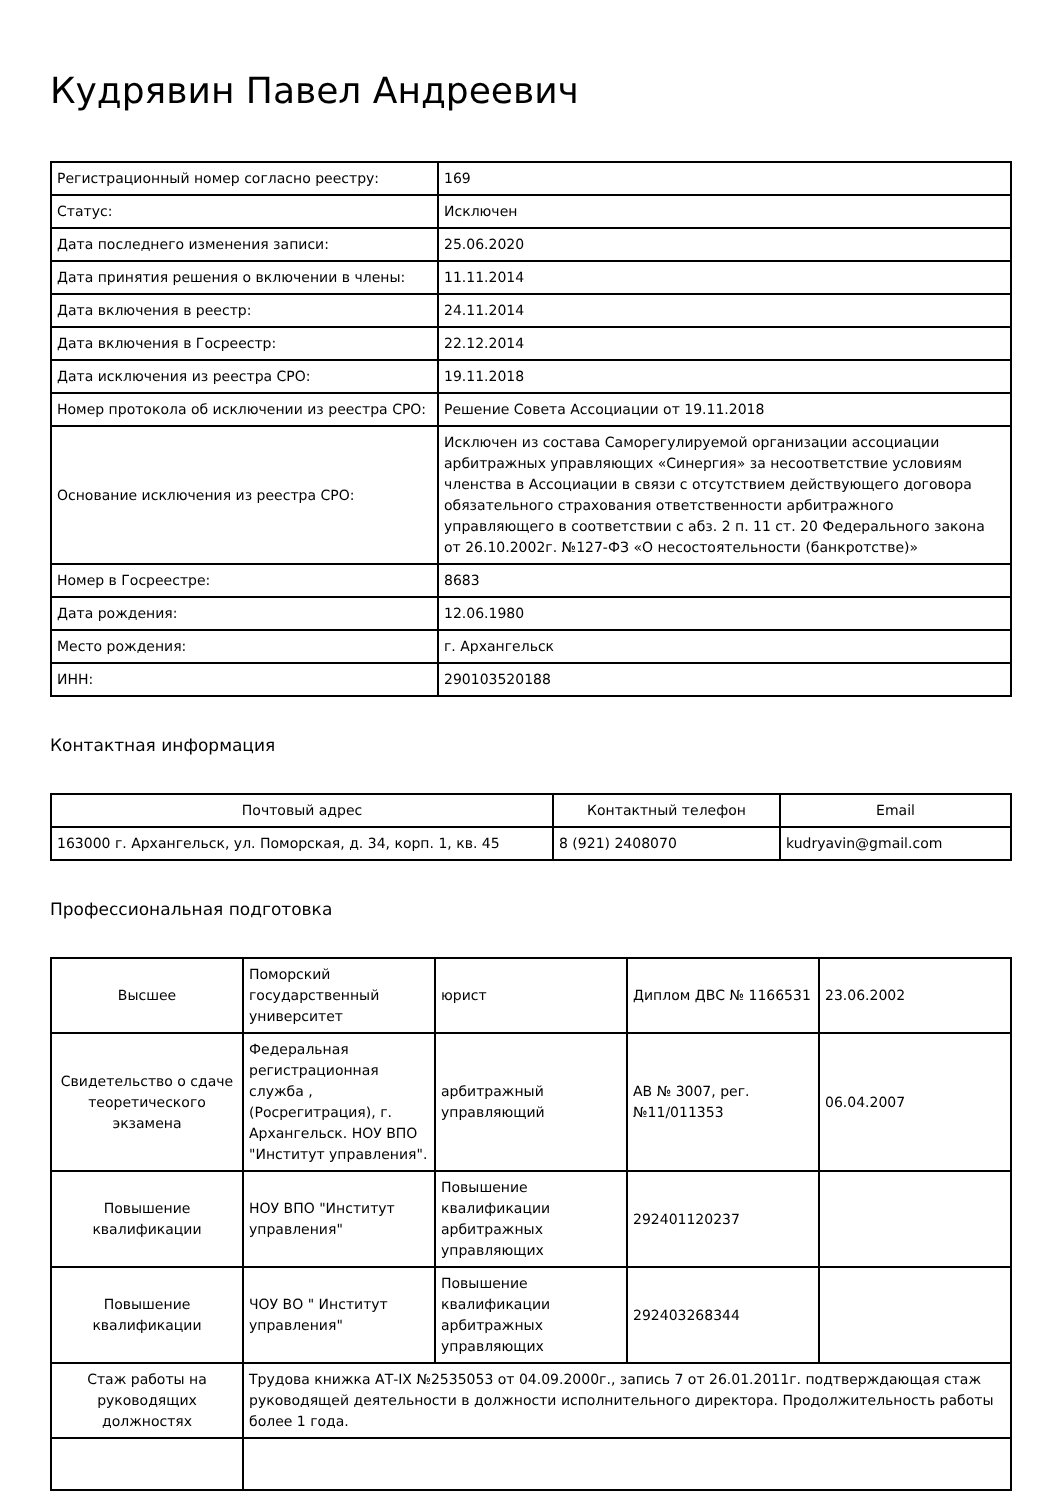Кудрявин Павел Андреевич
| Регистрационный номер согласно реестру: | 169 |
| Статус: | Исключен |
| Дата последнего изменения записи: | 25.06.2020 |
| Дата принятия решения о включении в члены: | 11.11.2014 |
| Дата включения в реестр: | 24.11.2014 |
| Дата включения в Госреестр: | 22.12.2014 |
| Дата исключения из реестра СРО: | 19.11.2018 |
| Номер протокола об исключении из реестра СРО: | Решение Совета Ассоциации от 19.11.2018 |
| Основание исключения из реестра СРО: | Исключен из состава Саморегулируемой организации ассоциации арбитражных управляющих «Синергия» за несоответствие условиям членства в Ассоциации в связи с отсутствием действующего договора обязательного страхования ответственности арбитражного управляющего в соответствии с абз. 2 п. 11 ст. 20 Федерального закона от 26.10.2002г. №127-ФЗ «О несостоятельности (банкротстве)» |
| Номер в Госреестре: | 8683 |
| Дата рождения: | 12.06.1980 |
| Место рождения: | г. Архангельск |
| ИНН: | 290103520188 |
Контактная информация
| Почтовый адрес | Контактный телефон | Email |
| --- | --- | --- |
| 163000 г. Архангельск, ул. Поморская, д. 34, корп. 1, кв. 45 | 8 (921) 2408070 | kudryavin@gmail.com |
Профессиональная подготовка
| Высшее | Поморский государственный университет | юрист | Диплом ДВС № 1166531 | 23.06.2002 |
| Свидетельство о сдаче теоретического экзамена | Федеральная регистрационная служба , (Росрегитрация), г. Архангельск. НОУ ВПО "Институт управления". | арбитражный управляющий | АВ № 3007, рег. №11/011353 | 06.04.2007 |
| Повышение квалификации | НОУ ВПО "Институт управления" | Повышение квалификации арбитражных управляющих | 292401120237 | |
| Повышение квалификации | ЧОУ ВО " Институт управления" | Повышение квалификации арбитражных управляющих | 292403268344 | |
| Стаж работы на руководящих должностях | Трудова книжка АТ-IX №2535053 от 04.09.2000г., запись 7 от 26.01.2011г. подтверждающая стаж руководящей деятельности в должности исполнительного директора. Продолжительность работы более 1 года. | | | |